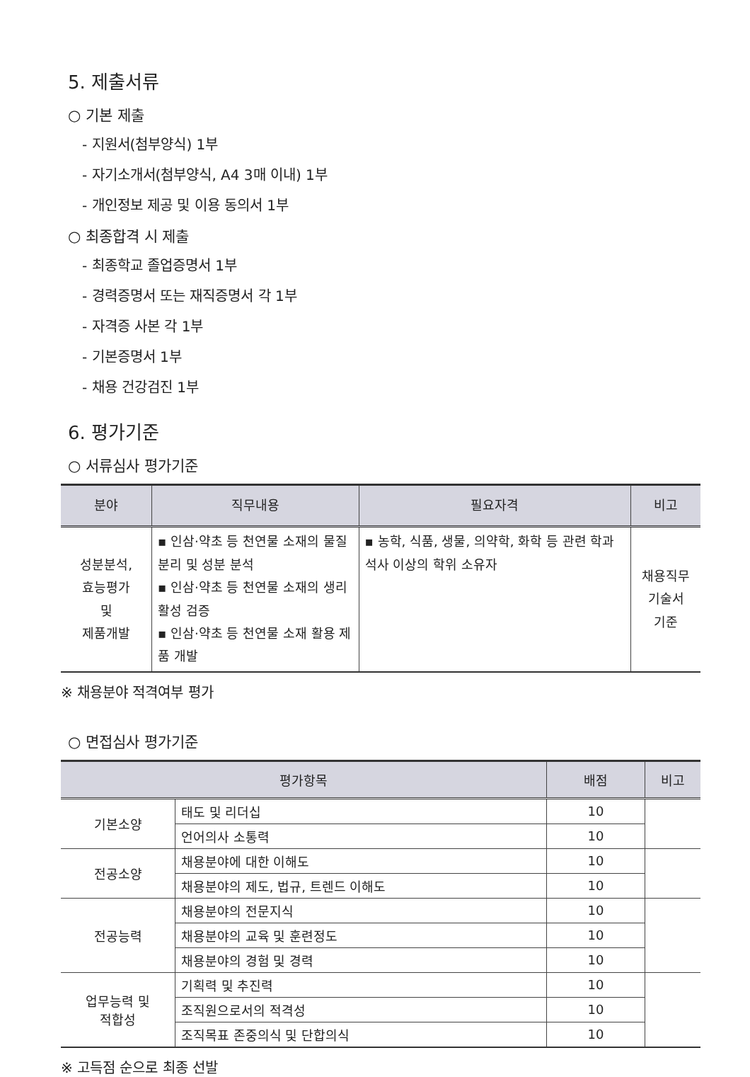5. 제출서류
○ 기본 제출
- 지원서(첨부양식) 1부
- 자기소개서(첨부양식, A4 3매 이내) 1부
- 개인정보 제공 및 이용 동의서 1부
○ 최종합격 시 제출
- 최종학교 졸업증명서 1부
- 경력증명서 또는 재직증명서 각 1부
- 자격증 사본 각 1부
- 기본증명서 1부
- 채용 건강검진 1부
6. 평가기준
○ 서류심사 평가기준
| 분야 | 직무내용 | 필요자격 | 비고 |
| --- | --- | --- | --- |
| 성분분석, 효능평가 및 제품개발 | ▪ 인삼·약초 등 천연물 소재의 물질 분리 및 성분 분석 ▪ 인삼·약초 등 천연물 소재의 생리활성 검증 ▪ 인삼·약초 등 천연물 소재 활용 제품 개발 | ▪ 농학, 식품, 생물, 의약학, 화학 등 관련 학과 석사 이상의 학위 소유자 | 채용직무 기술서 기준 |
※ 채용분야 적격여부 평가
○ 면접심사 평가기준
| 평가항목 | | 배점 | 비고 |
| --- | --- | --- | --- |
| 기본소양 | 태도 및 리더십 | 10 | |
| | 언어의사 소통력 | 10 | |
| 전공소양 | 채용분야에 대한 이해도 | 10 | |
| | 채용분야의 제도, 법규, 트렌드 이해도 | 10 | |
| 전공능력 | 채용분야의 전문지식 | 10 | |
| | 채용분야의 교육 및 훈련정도 | 10 | |
| | 채용분야의 경험 및 경력 | 10 | |
| 업무능력 및 적합성 | 기획력 및 추진력 | 10 | |
| | 조직원으로서의 적격성 | 10 | |
| | 조직목표 존중의식 및 단합의식 | 10 | |
※ 고득점 순으로 최종 선발